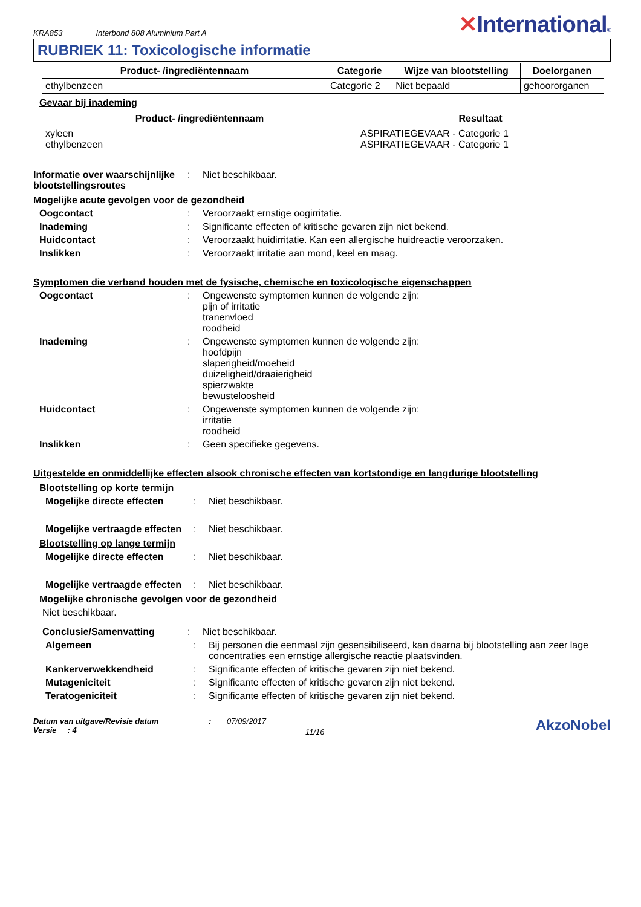KRA853 Interbond 808 Aluminium Part A ✕International®
RUBRIEK 11: Toxicologische informatie
| Product- /ingrediëntennaam | Categorie | Wijze van blootstelling | Doelorganen |
| --- | --- | --- | --- |
| ethylbenzeen | Categorie 2 | Niet bepaald | gehoororganen |
Gevaar bij inademing
| Product- /ingrediëntennaam | Resultaat |
| --- | --- |
| xyleen ethylbenzeen | ASPIRATIEGEVAAR - Categorie 1 ASPIRATIEGEVAAR - Categorie 1 |
Informatie over waarschijnlijke blootstellingsroutes
: Niet beschikbaar.
Mogelijke acute gevolgen voor de gezondheid
Oogcontact : Veroorzaakt ernstige oogirritatie.
Inademing : Significante effecten of kritische gevaren zijn niet bekend.
Huidcontact : Veroorzaakt huidirritatie. Kan een allergische huidreactie veroorzaken.
Inslikken : Veroorzaakt irritatie aan mond, keel en maag.
Symptomen die verband houden met de fysische, chemische en toxicologische eigenschappen
Oogcontact : Ongewenste symptomen kunnen de volgende zijn:
pijn of irritatie
tranenvloed
roodheid
Inademing : Ongewenste symptomen kunnen de volgende zijn:
hoofdpijn
slaperigheid/moeheid
duizeligheid/draaierigheid
spierzwakte
bewusteloosheid
Huidcontact : Ongewenste symptomen kunnen de volgende zijn:
irritatie
roodheid
Inslikken : Geen specifieke gegevens.
Uitgestelde en onmiddellijke effecten alsook chronische effecten van kortstondige en langdurige blootstelling
Blootstelling op korte termijn
Mogelijke directe effecten
: Niet beschikbaar.
Mogelijke vertraagde effecten
: Niet beschikbaar.
Blootstelling op lange termijn
Mogelijke directe effecten
: Niet beschikbaar.
Mogelijke vertraagde effecten
: Niet beschikbaar.
Mogelijke chronische gevolgen voor de gezondheid
Niet beschikbaar.
Conclusie/Samenvatting : Niet beschikbaar.
Algemeen : Bij personen die eenmaal zijn gesensibiliseerd, kan daarna bij blootstelling aan zeer lage concentraties een ernstige allergische reactie plaatsvinden.
Kankerverwekkendheid : Significante effecten of kritische gevaren zijn niet bekend.
Mutageniciteit : Significante effecten of kritische gevaren zijn niet bekend.
Teratogeniciteit : Significante effecten of kritische gevaren zijn niet bekend.
Datum van uitgave/Revisie datum
Versie : 4
: 07/09/2017
11/16
AkzoNobel